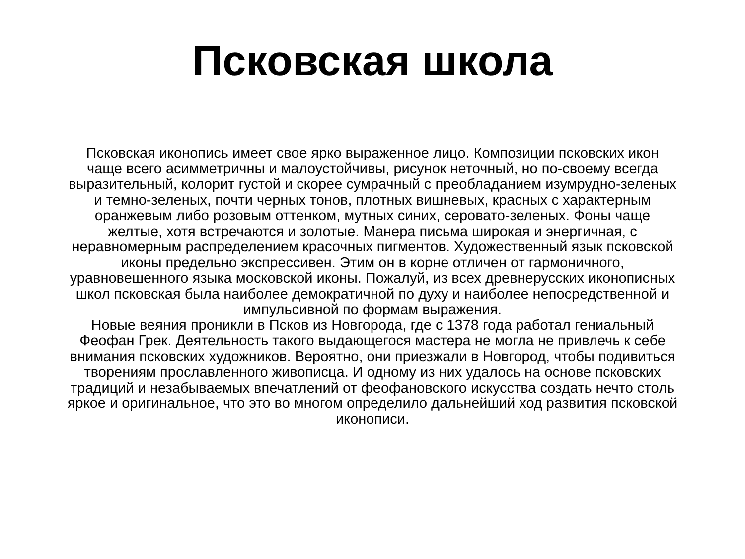Псковская школа
Псковская иконопись имеет свое ярко выраженное лицо. Композиции псковских икон
чаще всего асимметричны и малоустойчивы, рисунок неточный, но по-своему всегда
выразительный, колорит густой и скорее сумрачный с преобладанием изумрудно-зеленых
и темно-зеленых, почти черных тонов, плотных вишневых, красных с характерным
оранжевым либо розовым оттенком, мутных синих, серовато-зеленых. Фоны чаще
желтые, хотя встречаются и золотые. Манера письма широкая и энергичная, с
неравномерным распределением красочных пигментов. Художественный язык псковской
иконы предельно экспрессивен. Этим он в корне отличен от гармоничного,
уравновешенного языка московской иконы. Пожалуй, из всех древнерусских иконописных
школ псковская была наиболее демократичной по духу и наиболее непосредственной и
импульсивной по формам выражения.
Новые веяния проникли в Псков из Новгорода, где с 1378 года работал гениальный
Феофан Грек. Деятельность такого выдающегося мастера не могла не привлечь к себе
внимания псковских художников. Вероятно, они приезжали в Новгород, чтобы подивиться
творениям прославленного живописца. И одному из них удалось на основе псковских
традиций и незабываемых впечатлений от феофановского искусства создать нечто столь
яркое и оригинальное, что это во многом определило дальнейший ход развития псковской
иконописи.